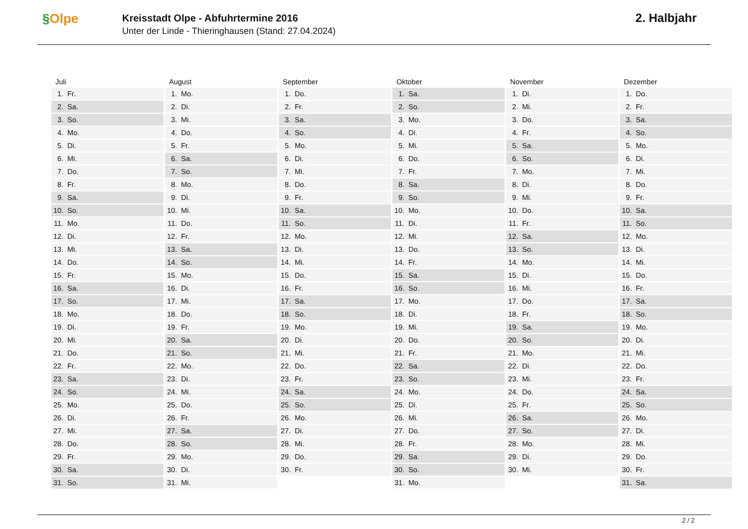§Olpe
Kreisstadt Olpe - Abfuhrtermine 2016
Unter der Linde - Thieringhausen (Stand: 27.04.2024)
2. Halbjahr
| Juli | August | September | Oktober | November | Dezember |
| --- | --- | --- | --- | --- | --- |
| 1. Fr. | 1. Mo. | 1. Do. | 1. Sa. | 1. Di. | 1. Do. |
| 2. Sa. | 2. Di. | 2. Fr. | 2. So. | 2. Mi. | 2. Fr. |
| 3. So. | 3. Mi. | 3. Sa. | 3. Mo. | 3. Do. | 3. Sa. |
| 4. Mo. | 4. Do. | 4. So. | 4. Di. | 4. Fr. | 4. So. |
| 5. Di. | 5. Fr. | 5. Mo. | 5. Mi. | 5. Sa. | 5. Mo. |
| 6. Mi. | 6. Sa. | 6. Di. | 6. Do. | 6. So. | 6. Di. |
| 7. Do. | 7. So. | 7. Mi. | 7. Fr. | 7. Mo. | 7. Mi. |
| 8. Fr. | 8. Mo. | 8. Do. | 8. Sa. | 8. Di. | 8. Do. |
| 9. Sa. | 9. Di. | 9. Fr. | 9. So. | 9. Mi. | 9. Fr. |
| 10. So. | 10. Mi. | 10. Sa. | 10. Mo. | 10. Do. | 10. Sa. |
| 11. Mo. | 11. Do. | 11. So. | 11. Di. | 11. Fr. | 11. So. |
| 12. Di. | 12. Fr. | 12. Mo. | 12. Mi. | 12. Sa. | 12. Mo. |
| 13. Mi. | 13. Sa. | 13. Di. | 13. Do. | 13. So. | 13. Di. |
| 14. Do. | 14. So. | 14. Mi. | 14. Fr. | 14. Mo. | 14. Mi. |
| 15. Fr. | 15. Mo. | 15. Do. | 15. Sa. | 15. Di. | 15. Do. |
| 16. Sa. | 16. Di. | 16. Fr. | 16. So. | 16. Mi. | 16. Fr. |
| 17. So. | 17. Mi. | 17. Sa. | 17. Mo. | 17. Do. | 17. Sa. |
| 18. Mo. | 18. Do. | 18. So. | 18. Di. | 18. Fr. | 18. So. |
| 19. Di. | 19. Fr. | 19. Mo. | 19. Mi. | 19. Sa. | 19. Mo. |
| 20. Mi. | 20. Sa. | 20. Di. | 20. Do. | 20. So. | 20. Di. |
| 21. Do. | 21. So. | 21. Mi. | 21. Fr. | 21. Mo. | 21. Mi. |
| 22. Fr. | 22. Mo. | 22. Do. | 22. Sa. | 22. Di. | 22. Do. |
| 23. Sa. | 23. Di. | 23. Fr. | 23. So. | 23. Mi. | 23. Fr. |
| 24. So. | 24. Mi. | 24. Sa. | 24. Mo. | 24. Do. | 24. Sa. |
| 25. Mo. | 25. Do. | 25. So. | 25. Di. | 25. Fr. | 25. So. |
| 26. Di. | 26. Fr. | 26. Mo. | 26. Mi. | 26. Sa. | 26. Mo. |
| 27. Mi. | 27. Sa. | 27. Di. | 27. Do. | 27. So. | 27. Di. |
| 28. Do. | 28. So. | 28. Mi. | 28. Fr. | 28. Mo. | 28. Mi. |
| 29. Fr. | 29. Mo. | 29. Do. | 29. Sa. | 29. Di. | 29. Do. |
| 30. Sa. | 30. Di. | 30. Fr. | 30. So. | 30. Mi. | 30. Fr. |
| 31. So. | 31. Mi. | | 31. Mo. | | 31. Sa. |
2 / 2